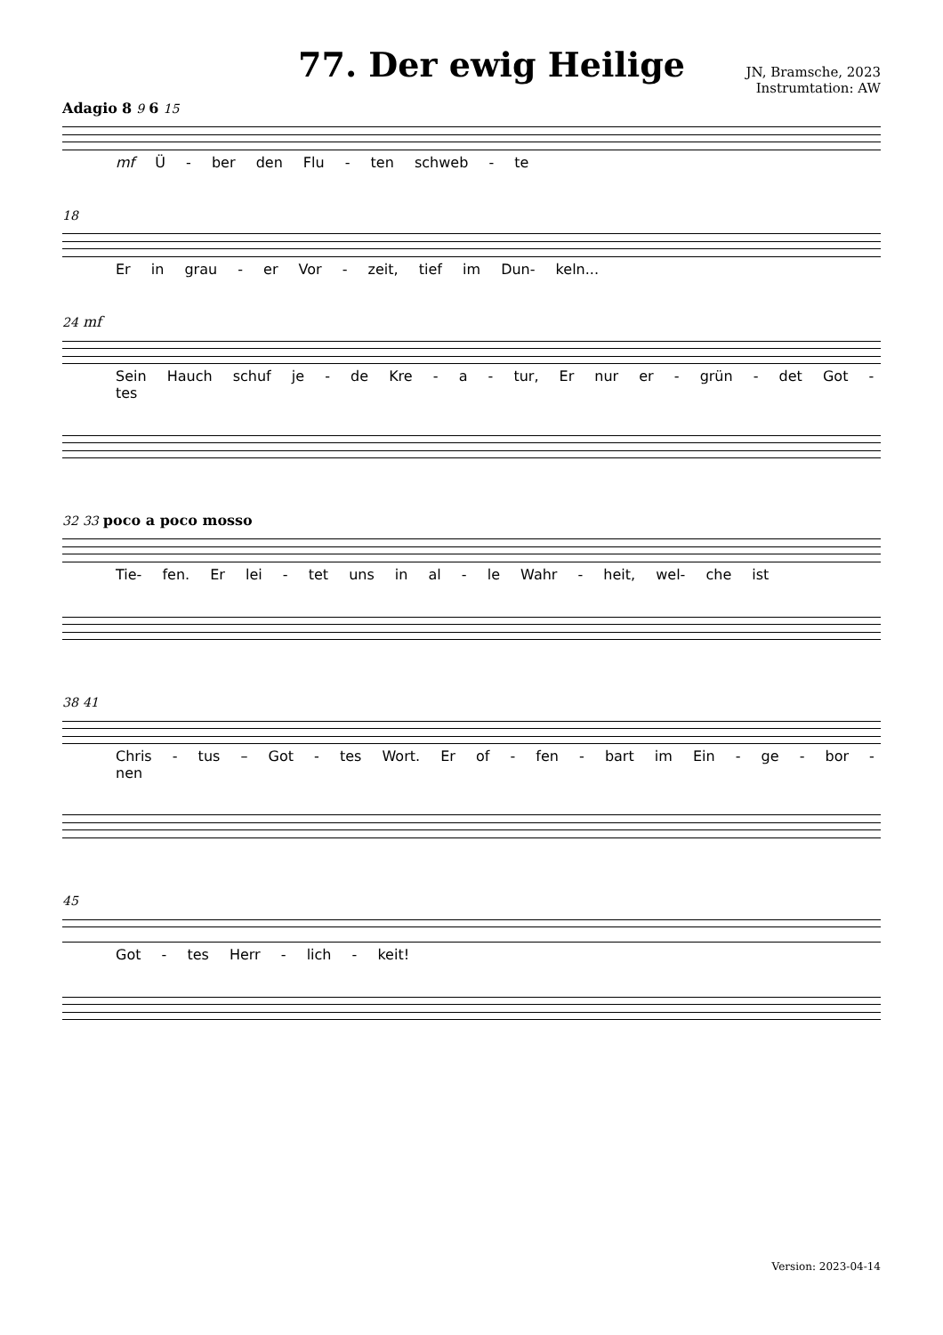77. Der ewig Heilige
JN, Bramsche, 2023
Instrumtation: AW
Adagio 8 9 6 15
mf Ü - ber den Flu - ten schweb - te
18
Er in grau - er Vor - zeit, tief im Dun- keln...
24 mf
Sein Hauch schuf je - de Kre - a - tur, Er nur er - grün - det Got - tes
32 33 poco a poco mosso
Tie- fen. Er lei - tet uns in al - le Wahr - heit, wel- che ist
38 41
Chris - tus – Got - tes Wort. Er of - fen - bart im Ein - ge - bor - nen
45
Got - tes Herr - lich - keit!
Version: 2023-04-14